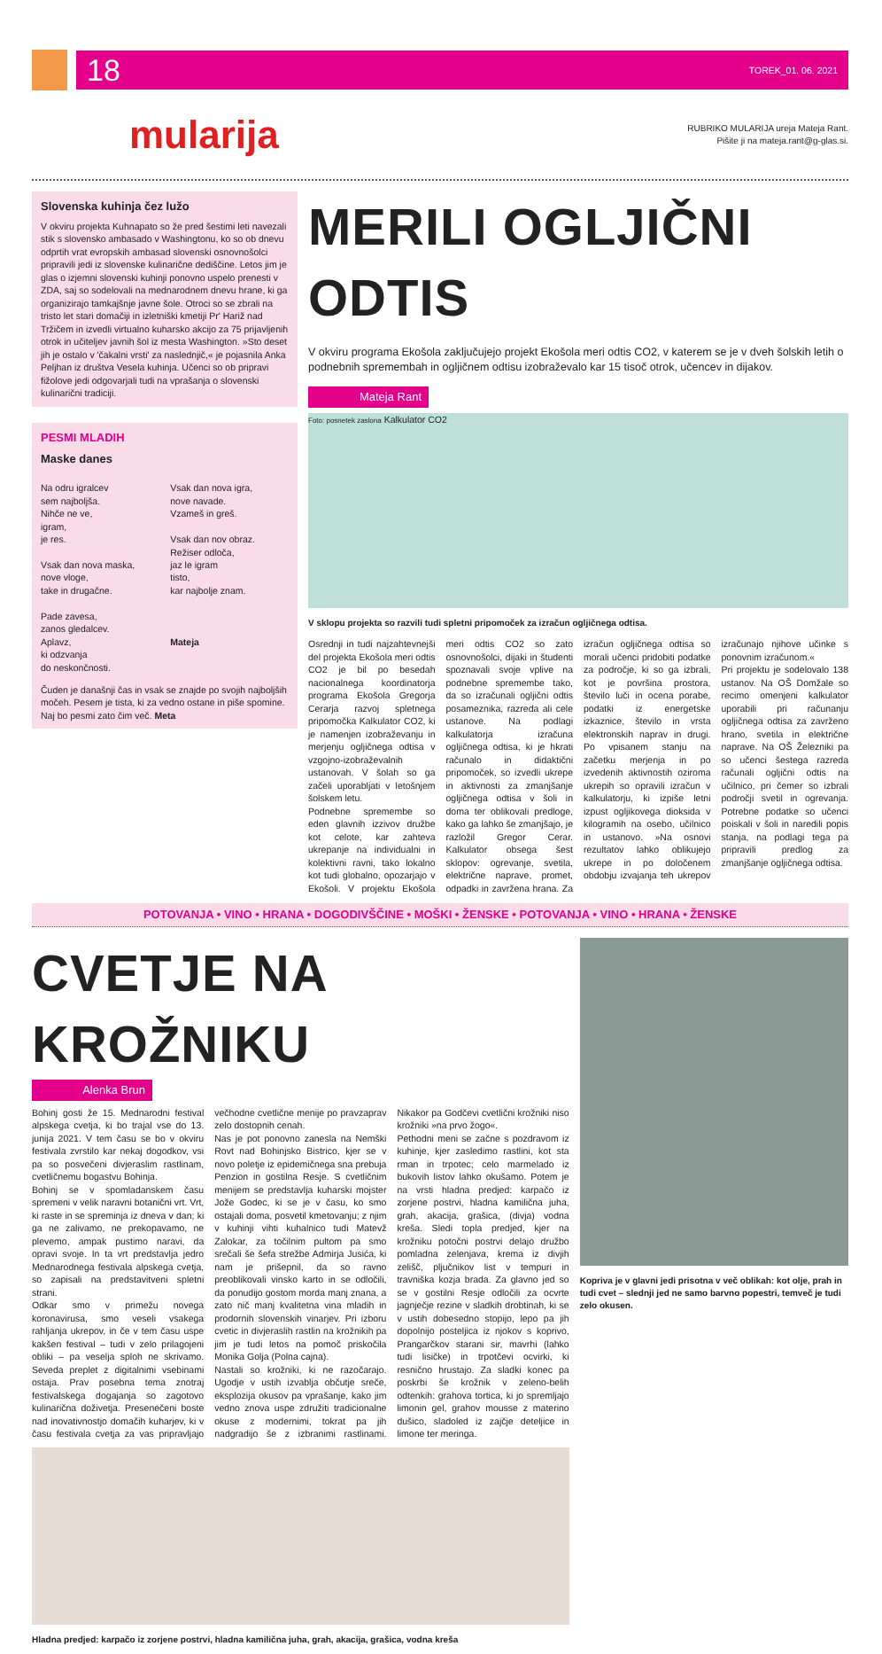18 TOREK_01. 06. 2021
mularija RUBRIKO MULARIJA ureja Mateja Rant.
Pišite ji na mateja.rant@g-glas.si.
Slovenska kuhinja čez lužo
V okviru projekta Kuhnapato so že pred šestimi leti navezali stik s slovensko ambasado v Washingtonu, ko so ob dnevu odprtih vrat evropskih ambasad slovenski osnovnošolci pripravili jedi iz slovenske kulinarične dediščine. Letos jim je glas o izjemni slovenski kuhinji ponovno uspelo prenesti v ZDA, saj so sodelovali na mednarodnem dnevu hrane, ki ga organizirajo tamkajšnje javne šole. Otroci so se zbrali na tristo let stari domačiji in izletniški kmetiji Pr' Hariž nad Tržičem in izvedli virtualno kuharsko akcijo za 75 prijavljenih otrok in učiteljev javnih šol iz mesta Washington. »Sto deset jih je ostalo v 'čakalni vrsti' za naslednjič,« je pojasnila Anka Peljhan iz društva Vesela kuhinja. Učenci so ob pripravi fižolove jedi odgovarjali tudi na vprašanja o slovenski kulinarični tradiciji.
PESMI MLADIH
Maske danes
Na odru igralcev
sem najboljša.
Nihče ne ve,
igram,
je res.
Vsak dan nova maska,
nove vloge,
take in drugačne.
Pade zavesa,
zanos gledalcev.
Aplavz,
ki odzvanja
do neskončnosti.
Vsak dan nova igra,
nove navade.
Vzameš in greš.
Vsak dan nov obraz.
Režiser odloča,
jaz le igram
tisto,
kar najbolje znam.
Mateja
Čuden je današnji čas in vsak se znajde po svojih najboljših močeh. Pesem je tista, ki za vedno ostane in piše spomine. Naj bo pesmi zato čim več. Meta
MERILI OGLJIČNI ODTIS
V okviru programa Ekošola zaključujejo projekt Ekošola meri odtis CO2, v katerem se je v dveh šolskih letih o podnebnih spremembah in ogljičnem odtisu izobraževalo kar 15 tisoč otrok, učencev in dijakov.
Mateja Rant
Foto: posnetek zaslona Kalkulator CO2
V sklopu projekta so razvili tudi spletni pripomoček za izračun ogljičnega odtisa.
Osrednji in tudi najzahtevnejši del projekta Ekošola meri odtis CO2 je bil po besedah nacionalnega koordinatorja programa Ekošola Gregorja Cerarja razvoj spletnega pripomočka Kalkulator CO2, ki je namenjen izobraževanju in merjenju ogljičnega odtisa v vzgojno-izobraževalnih ustanovah. V šolah so ga začeli uporabljati v letošnjem šolskem letu.
Podnebne spremembe so eden glavnih izzivov družbe kot celote, kar zahteva ukrepanje na individualni in kolektivni ravni, tako lokalno kot tudi globalno, opozarjajo v Ekošoli. V projektu Ekošola meri odtis CO2 so zato osnovnošolci, dijaki in študenti spoznavali svoje vplive na podnebne spremembe tako, da so izračunali ogljični odtis posameznika, razreda ali cele ustanove. Na podlagi kalkulatorja izračuna ogljičnega odtisa, ki je hkrati računalo in didaktični pripomoček, so izvedli ukrepe in aktivnosti za zmanjšanje ogljičnega odtisa v šoli in doma ter oblikovali predloge, kako ga lahko še zmanjšajo, je razložil Gregor Cerar. Kalkulator obsega šest sklopov: ogrevanje, svetila, električne naprave, promet, odpadki in zavržena hrana. Za izračun ogljičnega odtisa so morali učenci pridobiti podatke za področje, ki so ga izbrali, kot je površina prostora, število luči in ocena porabe, podatki iz energetske izkaznice, število in vrsta elektronskih naprav in drugi. Po vpisanem stanju na začetku merjenja in po izvedenih aktivnostih oziroma ukrepih so opravili izračun v kalkulatorju, ki izpiše letni izpust ogljikovega dioksida v kilogramih na osebo, učilnico in ustanovo. »Na osnovi rezultatov lahko oblikujejo ukrepe in po določenem obdobju izvajanja teh ukrepov izračunajo njihove učinke s ponovnim izračunom.«
Pri projektu je sodelovalo 138 ustanov. Na OŠ Domžale so recimo omenjeni kalkulator uporabili pri računanju ogljičnega odtisa za zavrženo hrano, svetila in električne naprave. Na OŠ Železniki pa so učenci šestega razreda računali ogljični odtis na učilnico, pri čemer so izbrali področji svetil in ogrevanja. Potrebne podatke so učenci poiskali v šoli in naredili popis stanja, na podlagi tega pa pripravili predlog za zmanjšanje ogljičnega odtisa.
POTOVANJA • VINO • HRANA • DOGODIVŠČINE • MOŠKI • ŽENSKE • POTOVANJA • VINO • HRANA • ŽENSKE
CVETJE NA KROŽNIKU
Alenka Brun
Bohinj gosti že 15. Mednarodni festival alpskega cvetja, ki bo trajal vse do 13. junija 2021. V tem času se bo v okviru festivala zvrstilo kar nekaj dogodkov, vsi pa so posvečeni divjeraslim rastlinam, cvetličnemu bogastvu Bohinja.
Bohinj se v spomladanskem času spremeni v velik naravni botanični vrt. Vrt, ki raste in se spreminja iz dneva v dan; ki ga ne zalivamo, ne prekopavamo, ne plevemo, ampak pustimo naravi, da opravi svoje. In ta vrt predstavlja jedro Mednarodnega festivala alpskega cvetja, so zapisali na predstavitveni spletni strani.
Odkar smo v primežu novega koronavirusa, smo veseli vsakega rahljanja ukrepov, in če v tem času uspe kakšen festival – tudi v zelo prilagojeni obliki – pa veselja sploh ne skrivamo. Seveda preplet z digitalnimi vsebinami ostaja. Prav posebna tema znotraj festivalskega dogajanja so zagotovo kulinarična doživetja. Presenečeni boste nad inovativnostjo domačih kuharjev, ki v času festivala cvetja za vas pripravljajo večhodne cvetlične menije po pravzaprav zelo dostopnih cenah.
Nas je pot ponovno zanesla na Nemški Rovt nad Bohinjsko Bistrico, kjer se v novo poletje iz epidemičnega sna prebuja Penzion in gostilna Resje. S cvetličnim menijem se predstavlja kuharski mojster Jože Godec, ki se je v času, ko smo ostajali doma, posvetil kmetovanju; z njim v kuhinji vihti kuhalnico tudi Matevž Zalokar, za točilnim pultom pa smo srečali še šefa strežbe Admirja Jusića, ki nam je prišepnil, da so ravno preoblikovali vinsko karto in se odločili, da ponudijo gostom morda manj znana, a zato nič manj kvalitetna vina mladih in prodornih slovenskih vinarjev. Pri izboru cvetic in divjeraslih rastlin na krožnikih pa jim je tudi letos na pomoč priskočila Monika Golja (Polna cajna).
Nastali so krožniki, ki ne razočarajo. Ugodje v ustih izvablja občutje sreče, eksplozija okusov pa vprašanje, kako jim vedno znova uspe združiti tradicionalne okuse z modernimi, tokrat pa jih nadgradijo še z izbranimi rastlinami. Nikakor pa Godčevi cvetlični krožniki niso krožniki »na prvo žogo«.
Pethodni meni se začne s pozdravom iz kuhinje, kjer zasledimo rastlini, kot sta rman in trpotec; celo marmelado iz bukovih listov lahko okušamo. Potem je na vrsti hladna predjed: karpačo iz zorjene postrvi, hladna kamilična juha, grah, akacija, grašica, (divja) vodna kreša. Sledi topla predjed, kjer na krožniku potočni postrvi delajo družbo pomladna zelenjava, krema iz divjih zelišč, pljučnikov list v tempuri in travniška kozja brada. Za glavno jed so se v gostilni Resje odločili za ocvrte jagnječje rezine v sladkih drobtinah, ki se v ustih dobesedno stopijo, lepo pa jih dopolnijo posteljica iz njokov s koprivo, Prangarčkov starani sir, mavrhi (lahko tudi lisičke) in trpotčevi ocvirki, ki resnično hrustajo. Za sladki konec pa poskrbi še krožnik v zeleno-belih odtenkih: grahova tortica, ki jo spremljajo limonin gel, grahov mousse z materino dušico, sladoled iz zajčje deteljice in limone ter meringa.
Hladna predjed: karpačo iz zorjene postrvi, hladna kamilična juha, grah, akacija, grašica, vodna kreša
Kopriva je v glavni jedi prisotna v več oblikah: kot olje, prah in tudi cvet – slednji jed ne samo barvno popestri, temveč je tudi zelo okusen.